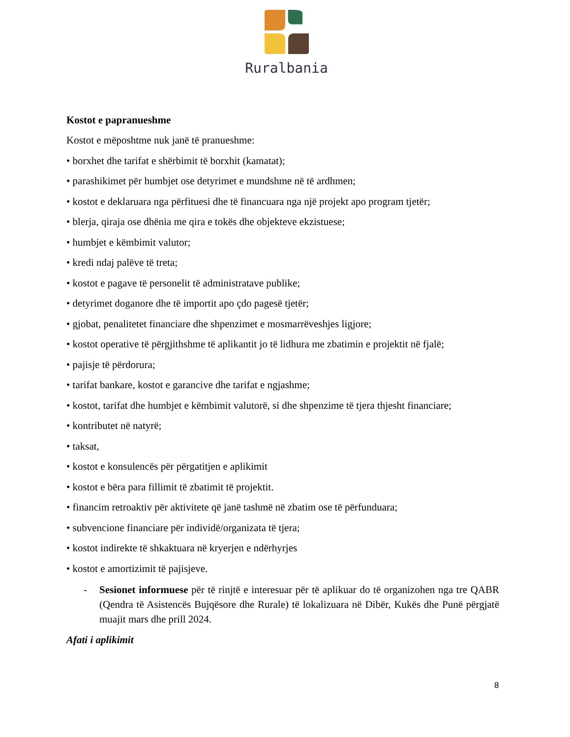Ruralbania
Kostot e papranueshme
Kostot e mëposhtme nuk janë të pranueshme:
• borxhet dhe tarifat e shërbimit të borxhit (kamatat);
• parashikimet për humbjet ose detyrimet e mundshme në të ardhmen;
• kostot e deklaruara nga përfituesi dhe të financuara nga një projekt apo program tjetër;
• blerja, qiraja ose dhënia me qira e tokës dhe objekteve ekzistuese;
• humbjet e këmbimit valutor;
• kredi ndaj palëve të treta;
• kostot e pagave të personelit të administratave publike;
• detyrimet doganore dhe të importit apo çdo pagesë tjetër;
• gjobat, penalitetet financiare dhe shpenzimet e mosmarrëveshjes ligjore;
• kostot operative të përgjithshme të aplikantit jo të lidhura me zbatimin e projektit në fjalë;
• pajisje të përdorura;
• tarifat bankare, kostot e garancive dhe tarifat e ngjashme;
• kostot, tarifat dhe humbjet e këmbimit valutorë, si dhe shpenzime të tjera thjesht financiare;
• kontributet në natyrë;
• taksat,
• kostot e konsulencës për përgatitjen e aplikimit
• kostot e bëra para fillimit të zbatimit të projektit.
• financim retroaktiv për aktivitete që janë tashmë në zbatim ose të përfunduara;
• subvencione financiare për individë/organizata të tjera;
• kostot indirekte të shkaktuara në kryerjen e ndërhyrjes
• kostot e amortizimit të pajisjeve.
- Sesionet informuese për të rinjtë e interesuar për të aplikuar do të organizohen nga tre QABR (Qendra të Asistencës Bujqësore dhe Rurale) të lokalizuara në Dibër, Kukës dhe Punë përgjatë muajit mars dhe prill 2024.
Afati i aplikimit
8